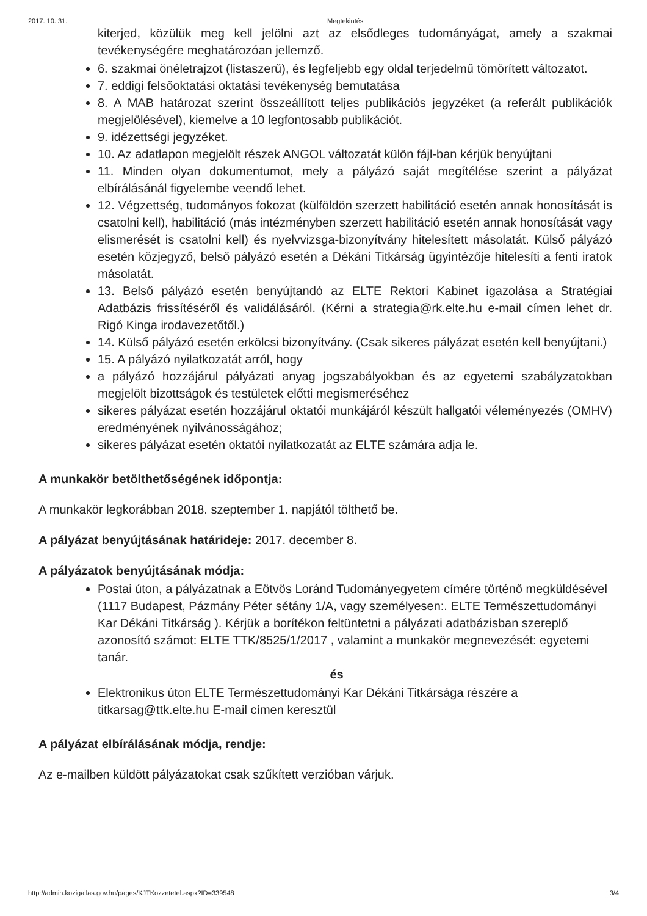2017. 10. 31. Megtekintés
kiterjed, közülük meg kell jelölni azt az elsődleges tudományágat, amely a szakmai tevékenységére meghatározóan jellemző.
6. szakmai önéletrajzot (listaszerű), és legfeljebb egy oldal terjedelmű tömörített változatot.
7. eddigi felsőoktatási oktatási tevékenység bemutatása
8. A MAB határozat szerint összeállított teljes publikációs jegyzéket (a referált publikációk megjelölésével), kiemelve a 10 legfontosabb publikációt.
9. idézettségi jegyzéket.
10. Az adatlapon megjelölt részek ANGOL változatát külön fájl-ban kérjük benyújtani
11. Minden olyan dokumentumot, mely a pályázó saját megítélése szerint a pályázat elbírálásánál figyelembe veendő lehet.
12. Végzettség, tudományos fokozat (külföldön szerzett habilitáció esetén annak honosítását is csatolni kell), habilitáció (más intézményben szerzett habilitáció esetén annak honosítását vagy elismerését is csatolni kell) és nyelvvizsga-bizonyítvány hitelesített másolatát. Külső pályázó esetén közjegyző, belső pályázó esetén a Dékáni Titkárság ügyintézője hitelesíti a fenti iratok másolatát.
13. Belső pályázó esetén benyújtandó az ELTE Rektori Kabinet igazolása a Stratégiai Adatbázis frissítéséről és validálásáról. (Kérni a strategia@rk.elte.hu e-mail címen lehet dr. Rigó Kinga irodavezetőtől.)
14. Külső pályázó esetén erkölcsi bizonyítvány. (Csak sikeres pályázat esetén kell benyújtani.)
15. A pályázó nyilatkozatát arról, hogy
a pályázó hozzájárul pályázati anyag jogszabályokban és az egyetemi szabályzatokban megjelölt bizottságok és testületek előtti megismeréséhez
sikeres pályázat esetén hozzájárul oktatói munkájáról készült hallgatói véleményezés (OMHV) eredményének nyilvánosságához;
sikeres pályázat esetén oktatói nyilatkozatát az ELTE számára adja le.
A munkakör betölthetőségének időpontja:
A munkakör legkorábban 2018. szeptember 1. napjától tölthető be.
A pályázat benyújtásának határideje: 2017. december 8.
A pályázatok benyújtásának módja:
Postai úton, a pályázatnak a Eötvös Loránd Tudományegyetem címére történő megküldésével (1117 Budapest, Pázmány Péter sétány 1/A, vagy személyesen:. ELTE Természettudományi Kar Dékáni Titkárság ). Kérjük a borítékon feltüntetni a pályázati adatbázisban szereplő azonosító számot: ELTE TTK/8525/1/2017 , valamint a munkakör megnevezését: egyetemi tanár.
és
Elektronikus úton ELTE Természettudományi Kar Dékáni Titkársága részére a titkarsag@ttk.elte.hu E-mail címen keresztül
A pályázat elbírálásának módja, rendje:
Az e-mailben küldött pályázatokat csak szűkített verzióban várjuk.
http://admin.kozigallas.gov.hu/pages/KJTKozzetetel.aspx?ID=339548 3/4